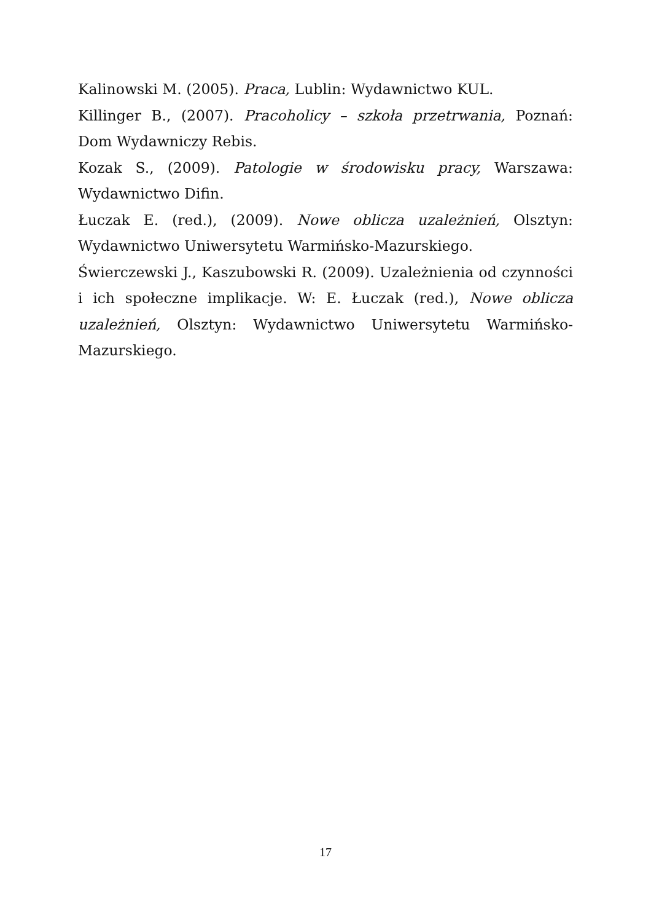Kalinowski M. (2005). Praca, Lublin: Wydawnictwo KUL.
Killinger B., (2007). Pracoholicy – szkoła przetrwania, Poznań: Dom Wydawniczy Rebis.
Kozak S., (2009). Patologie w środowisku pracy, Warszawa: Wydawnictwo Difin.
Łuczak E. (red.), (2009). Nowe oblicza uzależnień, Olsztyn: Wydawnictwo Uniwersytetu Warmińsko-Mazurskiego.
Świerczewski J., Kaszubowski R. (2009). Uzależnienia od czynności i ich społeczne implikacje. W: E. Łuczak (red.), Nowe oblicza uzależnień, Olsztyn: Wydawnictwo Uniwersytetu Warmińsko-Mazurskiego.
17